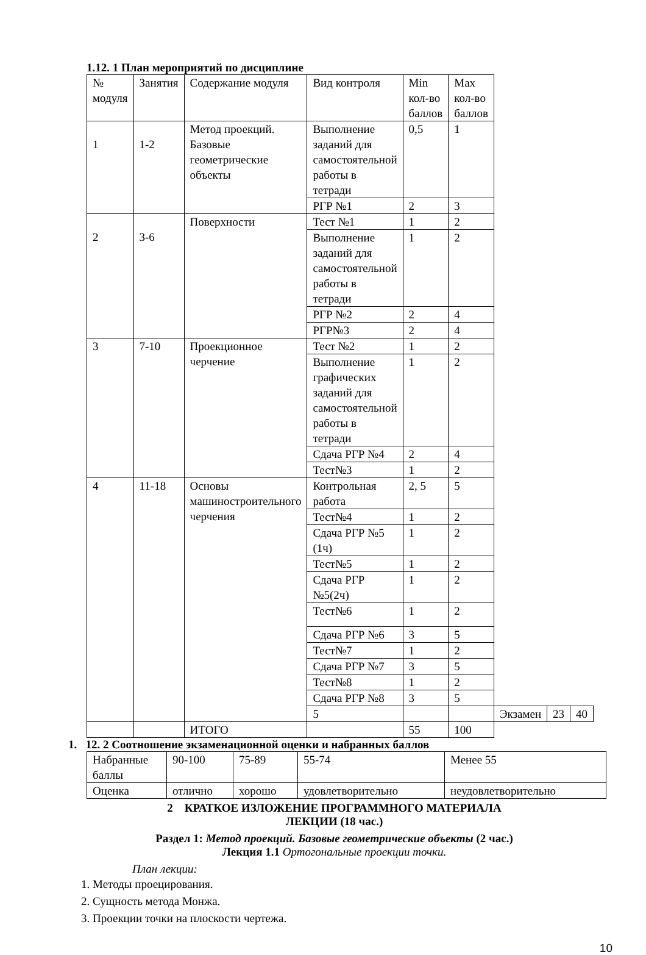1.12. 1 План мероприятий по дисциплине
| № модуля | Занятия | Содержание модуля | Вид контроля | Min кол-во баллов | Max кол-во баллов | | | |
| 1 | 1-2 | Метод проекций. Базовые геометрические объекты | Выполнение заданий для самостоятельной работы в тетради | 0,5 | 1 | | | |
| | | | РГР №1 | 2 | 3 | | | |
| 2 | 3-6 | Поверхности | Тест №1 | 1 | 2 | | | |
| | | | Выполнение заданий для самостоятельной работы в тетради | 1 | 2 | | | |
| | | | РГР №2 | 2 | 4 | | | |
| | | | РГР№3 | 2 | 4 | | | |
| 3 | 7-10 | Проекционное черчение | Тест №2 | 1 | 2 | | | |
| | | | Выполнение графических заданий для самостоятельной работы в тетради | 1 | 2 | | | |
| | | | Сдача РГР №4 | 2 | 4 | | | |
| | | | Тест№3 | 1 | 2 | | | |
| 4 | 11-18 | Основы машиностроительного черчения | Контрольная работа | 2, 5 | 5 | | | |
| | | | Тест№4 | 1 | 2 | | | |
| | | | Сдача РГР №5 (1ч) | 1 | 2 | | | |
| | | | Тест№5 | 1 | 2 | | | |
| | | | Сдача РГР №5(2ч) | 1 | 2 | | | |
| | | | Тест№6 | 1 | 2 | | | |
| | | | Сдача РГР №6 | 3 | 5 | | | |
| | | | Тест№7 | 1 | 2 | | | |
| | | | Сдача РГР №7 | 3 | 5 | | | |
| | | | Тест№8 | 1 | 2 | | | |
| | | | Сдача РГР №8 | 3 | 5 | | | |
| | | | 5 | | | Экзамен | 23 | 40 |
| | | ИТОГО | | 55 | 100 | | | |
1. 12. 2 Соотношение экзаменационной оценки и набранных баллов
| Набранные баллы | 90-100 | 75-89 | 55-74 | Менее 55 |
| Оценка | отлично | хорошо | удовлетворительно | неудовлетворительно |
2 КРАТКОЕ ИЗЛОЖЕНИЕ ПРОГРАММНОГО МАТЕРИАЛА
ЛЕКЦИИ (18 час.)
Раздел 1: Метод проекций. Базовые геометрические объекты (2 час.)
Лекция 1.1 Ортогональные проекции точки.
План лекции:
1. Методы проецирования.
2. Сущность метода Монжа.
3. Проекции точки на плоскости чертежа.
10